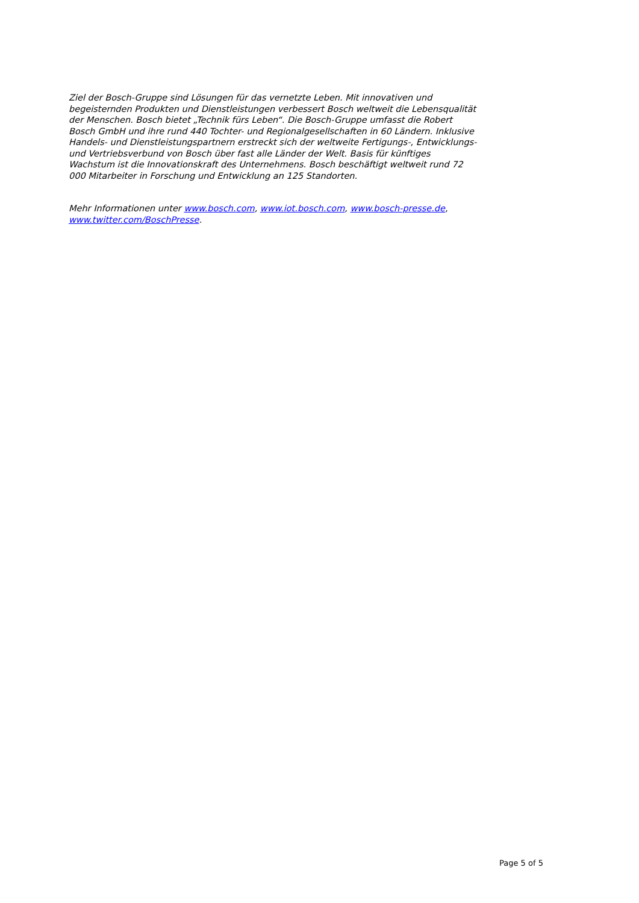Ziel der Bosch-Gruppe sind Lösungen für das vernetzte Leben. Mit innovativen und begeisternden Produkten und Dienstleistungen verbessert Bosch weltweit die Lebensqualität der Menschen. Bosch bietet „Technik fürs Leben“. Die Bosch-Gruppe umfasst die Robert Bosch GmbH und ihre rund 440 Tochter- und Regionalgesellschaften in 60 Ländern. Inklusive Handels- und Dienstleistungspartnern erstreckt sich der weltweite Fertigungs-, Entwicklungs- und Vertriebsverbund von Bosch über fast alle Länder der Welt. Basis für künftiges Wachstum ist die Innovationskraft des Unternehmens. Bosch beschäftigt weltweit rund 72 000 Mitarbeiter in Forschung und Entwicklung an 125 Standorten.
Mehr Informationen unter www.bosch.com, www.iot.bosch.com, www.bosch-presse.de, www.twitter.com/BoschPresse.
Page 5 of 5